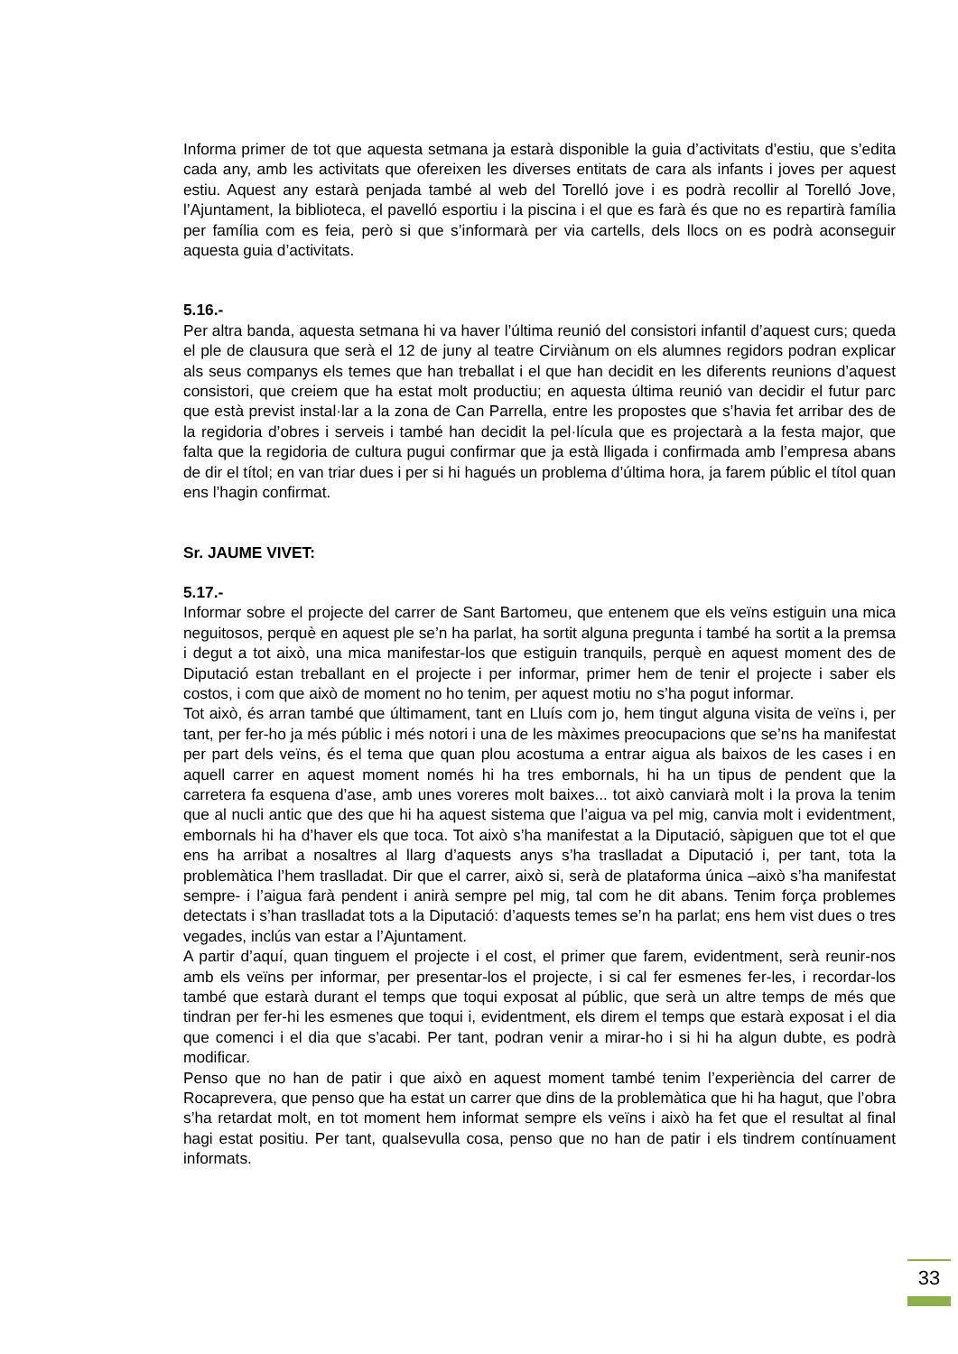Informa primer de tot que aquesta setmana ja estarà disponible la guia d’activitats d’estiu, que s’edita cada any, amb les activitats que ofereixen les diverses entitats de cara als infants i joves per aquest estiu. Aquest any estarà penjada també al web del Torelló jove i es podrà recollir al Torelló Jove, l’Ajuntament, la biblioteca, el pavelló esportiu i la piscina i el que es farà és que no es repartirà família per família com es feia, però si que s’informarà per via cartells, dels llocs on es podrà aconseguir aquesta guia d’activitats.
5.16.-
Per altra banda, aquesta setmana hi va haver l’última reunió del consistori infantil d’aquest curs; queda el ple de clausura que serà el 12 de juny al teatre Cirviànum on els alumnes regidors podran explicar als seus companys els temes que han treballat i el que han decidit en les diferents reunions d’aquest consistori, que creiem que ha estat molt productiu; en aquesta última reunió van decidir el futur parc que està previst instal·lar a la zona de Can Parrella, entre les propostes que s’havia fet arribar des de la regidoria d’obres i serveis i també han decidit la pel·lícula que es projectarà a la festa major, que falta que la regidoria de cultura pugui confirmar que ja està lligada i confirmada amb l’empresa abans de dir el títol; en van triar dues i per si hi hagués un problema d’última hora, ja farem públic el títol quan ens l’hagin confirmat.
Sr. JAUME VIVET:
5.17.-
Informar sobre el projecte del carrer de Sant Bartomeu, que entenem que els veïns estiguin una mica neguitosos, perquè en aquest ple se’n ha parlat, ha sortit alguna pregunta i també ha sortit a la premsa i degut a tot això, una mica manifestar-los que estiguin tranquils, perquè en aquest moment des de Diputació estan treballant en el projecte i per informar, primer hem de tenir el projecte i saber els costos, i com que això de moment no ho tenim, per aquest motiu no s’ha pogut informar.
Tot això, és arran també que últimament, tant en Lluís com jo, hem tingut alguna visita de veïns i, per tant, per fer-ho ja més públic i més notori i una de les màximes preocupacions que se’ns ha manifestat per part dels veïns, és el tema que quan plou acostuma a entrar aigua als baixos de les cases i en aquell carrer en aquest moment només hi ha tres embornals, hi ha un tipus de pendent que la carretera fa esquena d’ase, amb unes voreres molt baixes... tot això canviarà molt i la prova la tenim que al nucli antic que des que hi ha aquest sistema que l’aigua va pel mig, canvia molt i evidentment, embornals hi ha d’haver els que toca. Tot això s’ha manifestat a la Diputació, sàpiguen que tot el que ens ha arribat a nosaltres al llarg d’aquests anys s’ha traslladat a Diputació i, per tant, tota la problemàtica l’hem traslladat. Dir que el carrer, això si, serà de plataforma única –això s’ha manifestat sempre- i l’aigua farà pendent i anirà sempre pel mig, tal com he dit abans. Tenim força problemes detectats i s’han traslladat tots a la Diputació: d’aquests temes se’n ha parlat; ens hem vist dues o tres vegades, inclús van estar a l’Ajuntament.
A partir d’aquí, quan tinguem el projecte i el cost, el primer que farem, evidentment, serà reunir-nos amb els veïns per informar, per presentar-los el projecte, i si cal fer esmenes fer-les, i recordar-los també que estarà durant el temps que toqui exposat al públic, que serà un altre temps de més que tindran per fer-hi les esmenes que toqui i, evidentment, els direm el temps que estarà exposat i el dia que comenci i el dia que s’acabi. Per tant, podran venir a mirar-ho i si hi ha algun dubte, es podrà modificar.
Penso que no han de patir i que això en aquest moment també tenim l’experiència del carrer de Rocaprevera, que penso que ha estat un carrer que dins de la problemàtica que hi ha hagut, que l’obra s’ha retardat molt, en tot moment hem informat sempre els veïns i això ha fet que el resultat al final hagi estat positiu. Per tant, qualsevulla cosa, penso que no han de patir i els tindrem contínuament informats.
33